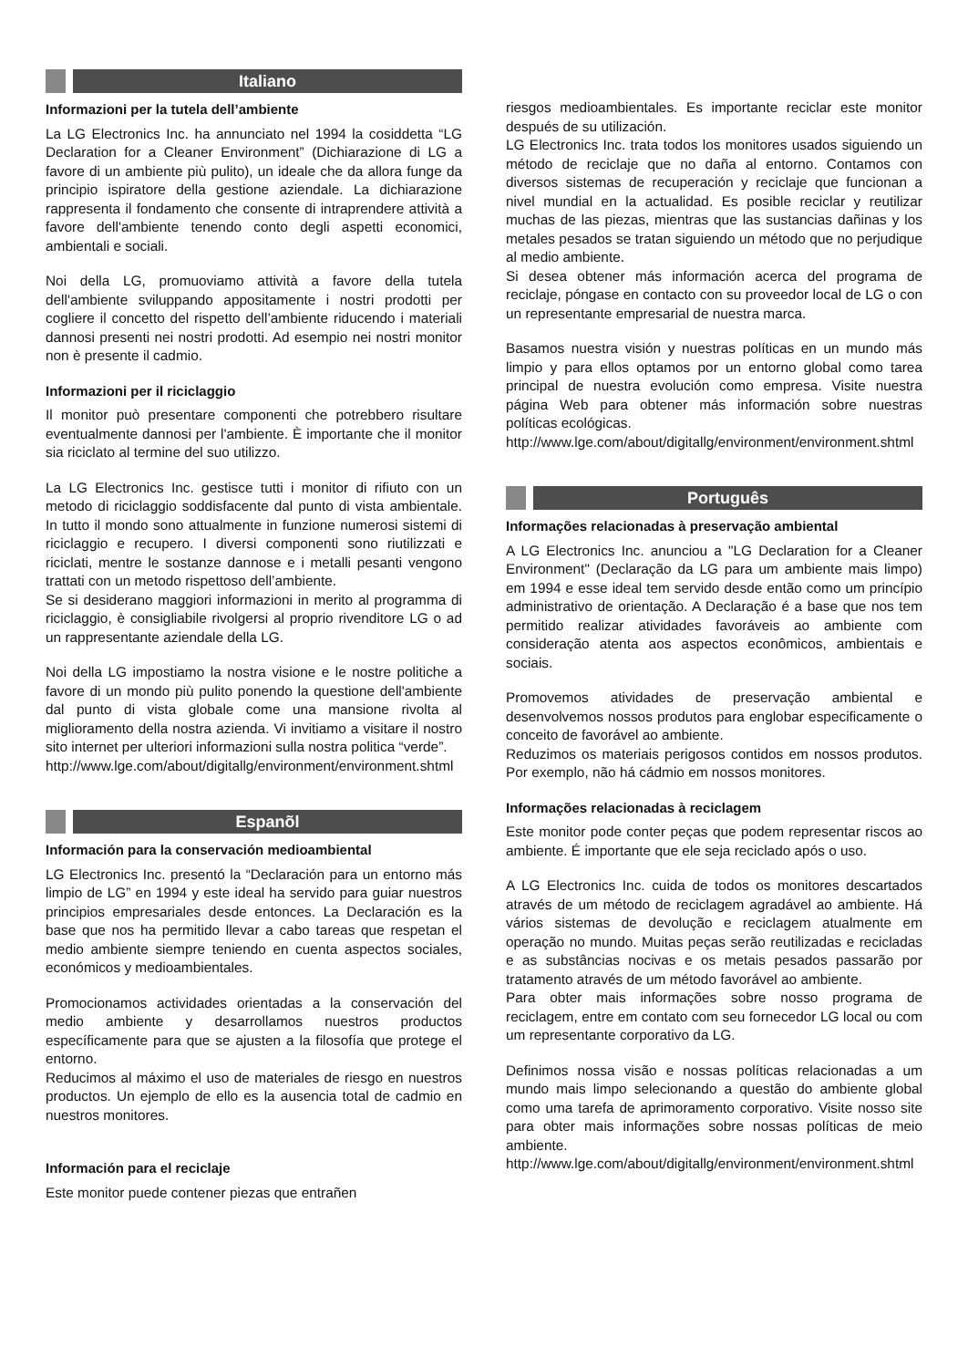Italiano
Informazioni per la tutela dell’ambiente
La LG Electronics Inc. ha annunciato nel 1994 la cosiddetta “LG Declaration for a Cleaner Environment” (Dichiarazione di LG a favore di un ambiente più pulito), un ideale che da allora funge da principio ispiratore della gestione aziendale. La dichiarazione rappresenta il fondamento che consente di intraprendere attività a favore dell'ambiente tenendo conto degli aspetti economici, ambientali e sociali.
Noi della LG, promuoviamo attività a favore della tutela dell'ambiente sviluppando appositamente i nostri prodotti per cogliere il concetto del rispetto dell’ambiente riducendo i materiali dannosi presenti nei nostri prodotti. Ad esempio nei nostri monitor non è presente il cadmio.
Informazioni per il riciclaggio
Il monitor può presentare componenti che potrebbero risultare eventualmente dannosi per l'ambiente. È importante che il monitor sia riciclato al termine del suo utilizzo.
La LG Electronics Inc. gestisce tutti i monitor di rifiuto con un metodo di riciclaggio soddisfacente dal punto di vista ambientale. In tutto il mondo sono attualmente in funzione numerosi sistemi di riciclaggio e recupero. I diversi componenti sono riutilizzati e riciclati, mentre le sostanze dannose e i metalli pesanti vengono trattati con un metodo rispettoso dell’ambiente.
Se si desiderano maggiori informazioni in merito al programma di riciclaggio, è consigliabile rivolgersi al proprio rivenditore LG o ad un rappresentante aziendale della LG.
Noi della LG impostiamo la nostra visione e le nostre politiche a favore di un mondo più pulito ponendo la questione dell'ambiente dal punto di vista globale come una mansione rivolta al miglioramento della nostra azienda. Vi invitiamo a visitare il nostro sito internet per ulteriori informazioni sulla nostra politica “verde”.
http://www.lge.com/about/digitallg/environment/environment.shtml
Espanõl
Información para la conservación medioambiental
LG Electronics Inc. presentó la “Declaración para un entorno más limpio de LG” en 1994 y este ideal ha servido para guiar nuestros principios empresariales desde entonces. La Declaración es la base que nos ha permitido llevar a cabo tareas que respetan el medio ambiente siempre teniendo en cuenta aspectos sociales, económicos y medioambientales.
Promocionamos actividades orientadas a la conservación del medio ambiente y desarrollamos nuestros productos específicamente para que se ajusten a la filosofía que protege el entorno.
Reducimos al máximo el uso de materiales de riesgo en nuestros productos. Un ejemplo de ello es la ausencia total de cadmio en nuestros monitores.
Información para el reciclaje
Este monitor puede contener piezas que entrañen
riesgos medioambientales. Es importante reciclar este monitor después de su utilización.
LG Electronics Inc. trata todos los monitores usados siguiendo un método de reciclaje que no daña al entorno. Contamos con diversos sistemas de recuperación y reciclaje que funcionan a nivel mundial en la actualidad. Es posible reciclar y reutilizar muchas de las piezas, mientras que las sustancias dañinas y los metales pesados se tratan siguiendo un método que no perjudique al medio ambiente.
Si desea obtener más información acerca del programa de reciclaje, póngase en contacto con su proveedor local de LG o con un representante empresarial de nuestra marca.
Basamos nuestra visión y nuestras políticas en un mundo más limpio y para ellos optamos por un entorno global como tarea principal de nuestra evolución como empresa. Visite nuestra página Web para obtener más información sobre nuestras políticas ecológicas.
http://www.lge.com/about/digitallg/environment/environment.shtml
Português
Informações relacionadas à preservação ambiental
A LG Electronics Inc. anunciou a "LG Declaration for a Cleaner Environment" (Declaração da LG para um ambiente mais limpo) em 1994 e esse ideal tem servido desde então como um princípio administrativo de orientação. A Declaração é a base que nos tem permitido realizar atividades favoráveis ao ambiente com consideração atenta aos aspectos econômicos, ambientais e sociais.
Promovemos atividades de preservação ambiental e desenvolvemos nossos produtos para englobar especificamente o conceito de favorável ao ambiente.
Reduzimos os materiais perigosos contidos em nossos produtos. Por exemplo, não há cádmio em nossos monitores.
Informações relacionadas à reciclagem
Este monitor pode conter peças que podem representar riscos ao ambiente. É importante que ele seja reciclado após o uso.
A LG Electronics Inc. cuida de todos os monitores descartados através de um método de reciclagem agradável ao ambiente. Há vários sistemas de devolução e reciclagem atualmente em operação no mundo. Muitas peças serão reutilizadas e recicladas e as substâncias nocivas e os metais pesados passarão por tratamento através de um método favorável ao ambiente.
Para obter mais informações sobre nosso programa de reciclagem, entre em contato com seu fornecedor LG local ou com um representante corporativo da LG.
Definimos nossa visão e nossas políticas relacionadas a um mundo mais limpo selecionando a questão do ambiente global como uma tarefa de aprimoramento corporativo. Visite nosso site para obter mais informações sobre nossas políticas de meio ambiente.
http://www.lge.com/about/digitallg/environment/environment.shtml